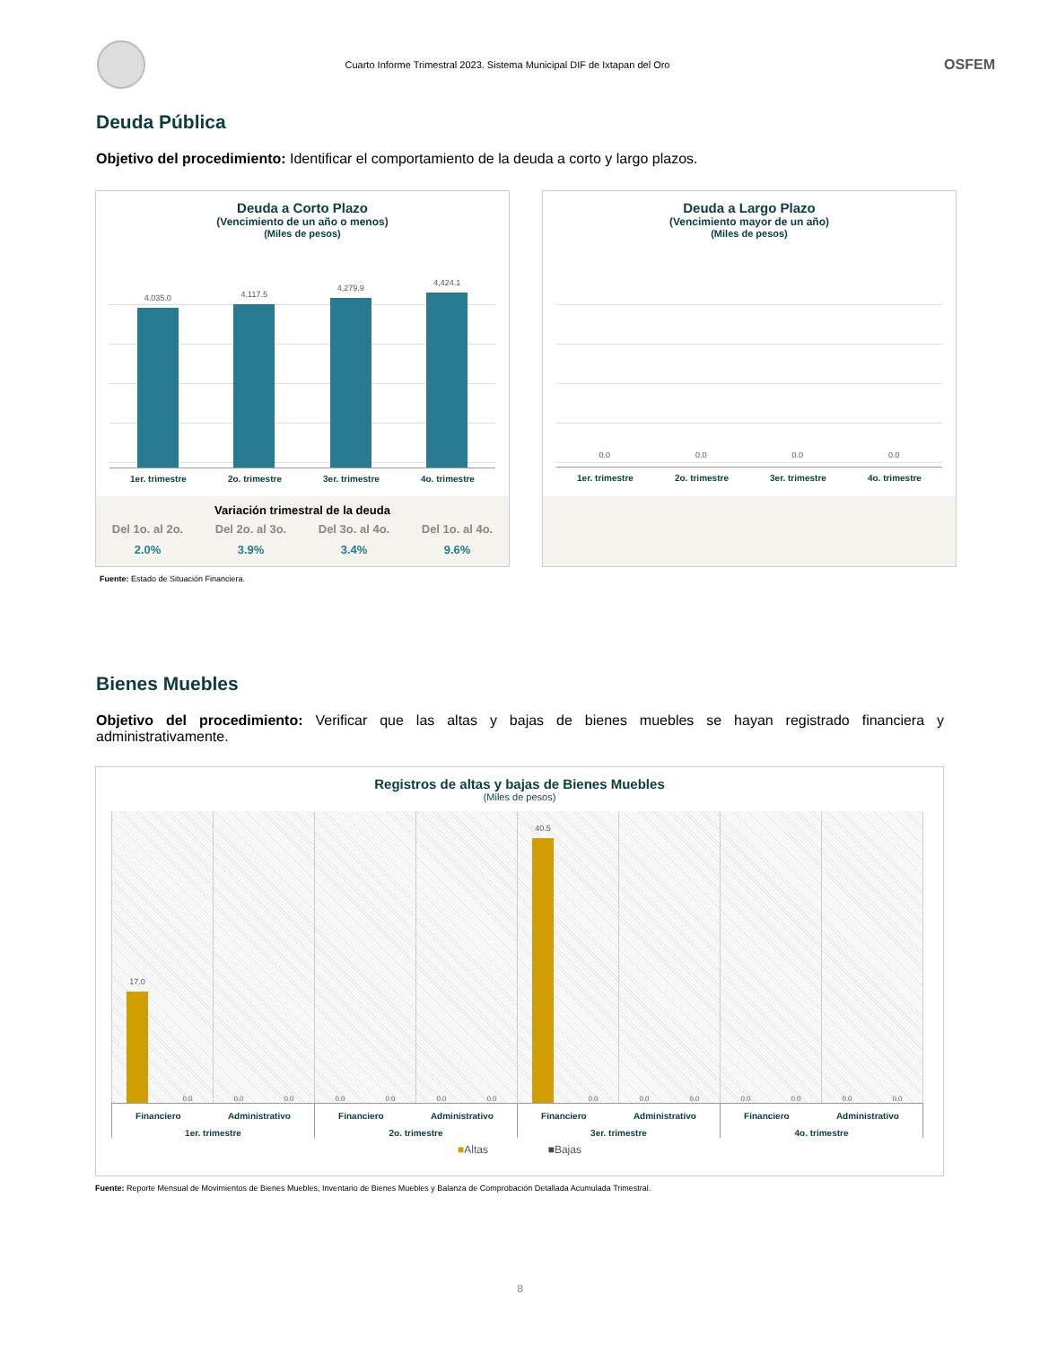Cuarto Informe Trimestral 2023. Sistema Municipal DIF de Ixtapan del Oro
OSFEM
Deuda Pública
Objetivo del procedimiento: Identificar el comportamiento de la deuda a corto y largo plazos.
Deuda a Corto Plazo
(Vencimiento de un año o menos)
(Miles de pesos)
4,035.0
4,117.5
4,279.9
4,424.1
1er. trimestre 2o. trimestre 3er. trimestre 4o. trimestre
Variación trimestral de la deuda
Del 1o. al 2o.
2.0%
Del 2o. al 3o.
3.9%
Del 3o. al 4o.
3.4%
Del 1o. al 4o.
9.6%
Deuda a Largo Plazo
(Vencimiento mayor de un año)
(Miles de pesos)
0.0 0.0 0.0 0.0
1er. trimestre 2o. trimestre 3er. trimestre 4o. trimestre
Fuente: Estado de Situación Financiera.
Bienes Muebles
Objetivo del procedimiento: Verificar que las altas y bajas de bienes muebles se hayan registrado financiera y administrativamente.
Registros de altas y bajas de Bienes Muebles
(Miles de pesos)
17.0
0.0
0.0
0.0
0.0
0.0
0.0
0.0
40.5
0.0
0.0
0.0
0.0
0.0
0.0
0.0
Financiero Administrativo
1er. trimestre
Financiero Administrativo
2o. trimestre
Financiero Administrativo
3er. trimestre
Financiero Administrativo
4o. trimestre
■Altas ■Bajas
Fuente: Reporte Mensual de Movimientos de Bienes Muebles, Inventario de Bienes Muebles y Balanza de Comprobación Detallada Acumulada Trimestral.
8